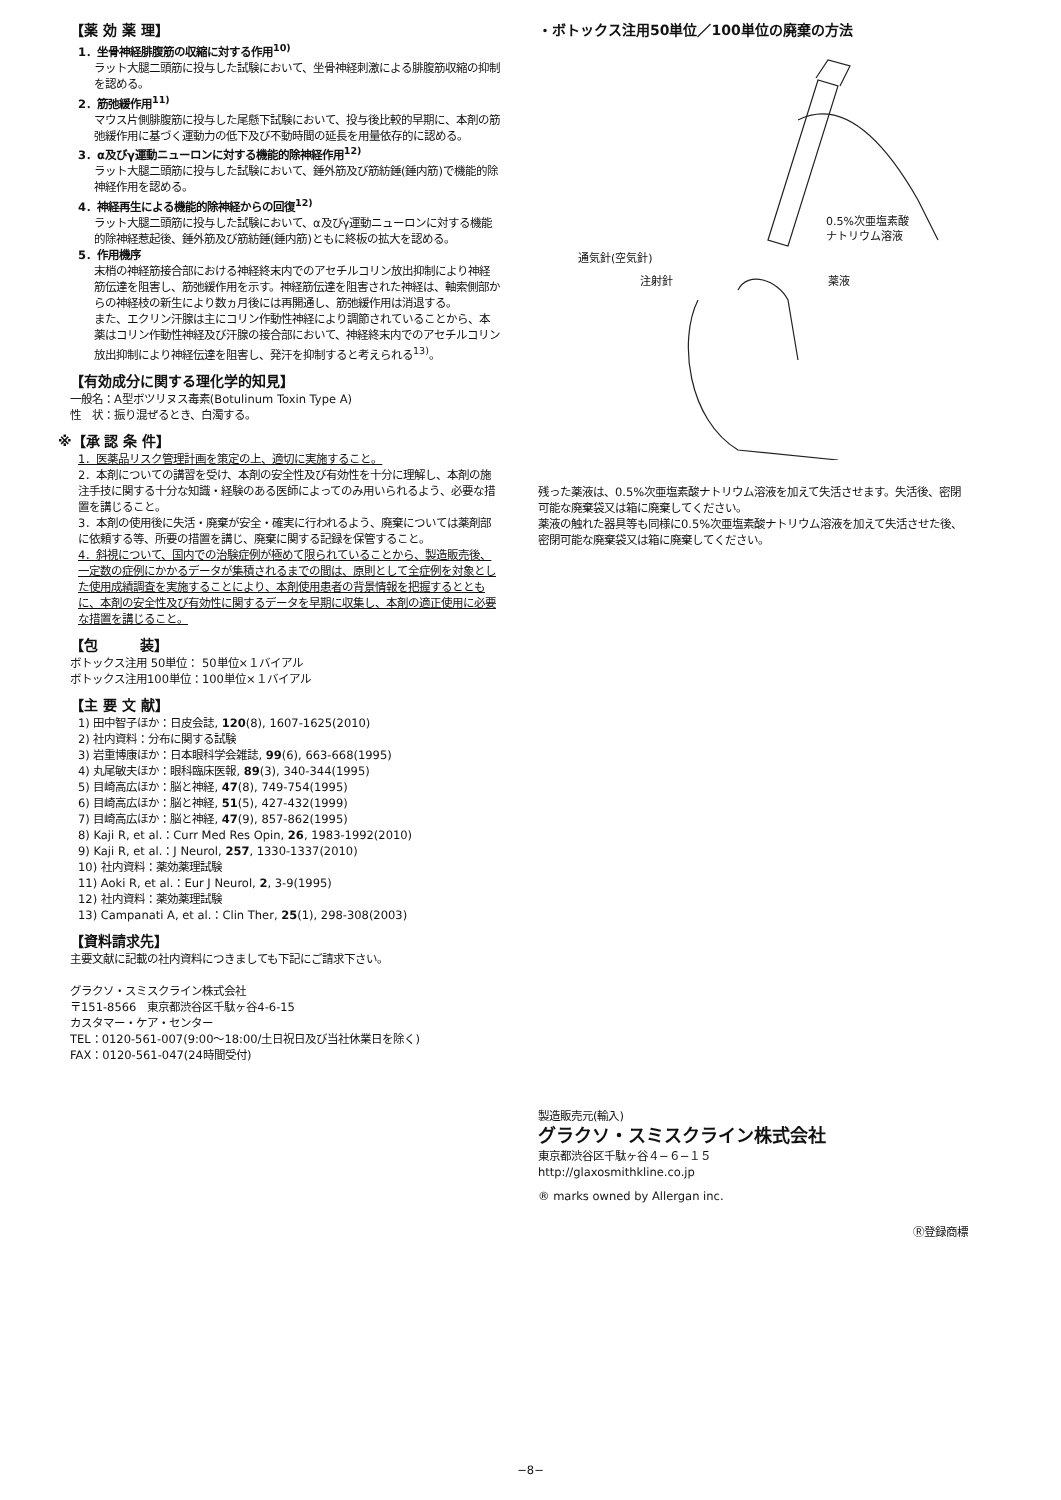【薬 効 薬 理】
1．坐骨神経腓腹筋の収縮に対する作用<sup>10)</sup>
ラット大腿二頭筋に投与した試験において、坐骨神経刺激による腓腹筋収縮の抑制を認める。
2．筋弛緩作用<sup>11)</sup>
マウス片側腓腹筋に投与した尾懸下試験において、投与後比較的早期に、本剤の筋弛緩作用に基づく運動力の低下及び不動時間の延長を用量依存的に認める。
3．α及びγ運動ニューロンに対する機能的除神経作用<sup>12)</sup>
ラット大腿二頭筋に投与した試験において、錘外筋及び筋紡錘(錘内筋)で機能的除神経作用を認める。
4．神経再生による機能的除神経からの回復<sup>12)</sup>
ラット大腿二頭筋に投与した試験において、α及びγ運動ニューロンに対する機能的除神経惹起後、錘外筋及び筋紡錘(錘内筋)ともに終板の拡大を認める。
5．作用機序
末梢の神経筋接合部における神経終末内でのアセチルコリン放出抑制により神経筋伝達を阻害し、筋弛緩作用を示す。神経筋伝達を阻害された神経は、軸索側部からの神経枝の新生により数ヵ月後には再開通し、筋弛緩作用は消退する。
また、エクリン汗腺は主にコリン作動性神経により調節されていることから、本薬はコリン作動性神経及び汗腺の接合部において、神経終末内でのアセチルコリン放出抑制により神経伝達を阻害し、発汗を抑制すると考えられる<sup>13)</sup>。
【有効成分に関する理化学的知見】
一般名：A型ボツリヌス毒素(Botulinum Toxin Type A)
性　状：振り混ぜるとき、白濁する。
※【承 認 条 件】
1．医薬品リスク管理計画を策定の上、適切に実施すること。
2．本剤についての講習を受け、本剤の安全性及び有効性を十分に理解し、本剤の施注手技に関する十分な知識・経験のある医師によってのみ用いられるよう、必要な措置を講じること。
3．本剤の使用後に失活・廃棄が安全・確実に行われるよう、廃棄については薬剤部に依頼する等、所要の措置を講じ、廃棄に関する記録を保管すること。
4．斜視について、国内での治験症例が極めて限られていることから、製造販売後、一定数の症例にかかるデータが集積されるまでの間は、原則として全症例を対象とした使用成績調査を実施することにより、本剤使用患者の背景情報を把握するとともに、本剤の安全性及び有効性に関するデータを早期に収集し、本剤の適正使用に必要な措置を講じること。
【包　　　装】
ボトックス注用 50単位： 50単位×１バイアル
ボトックス注用100単位：100単位×１バイアル
【主 要 文 献】
1) 田中智子ほか：日皮会誌, 120(8), 1607-1625(2010)
2) 社内資料：分布に関する試験
3) 岩重博康ほか：日本眼科学会雑誌, 99(6), 663-668(1995)
4) 丸尾敏夫ほか：眼科臨床医報, 89(3), 340-344(1995)
5) 目崎高広ほか：脳と神経, 47(8), 749-754(1995)
6) 目崎高広ほか：脳と神経, 51(5), 427-432(1999)
7) 目崎高広ほか：脳と神経, 47(9), 857-862(1995)
8) Kaji R, et al.：Curr Med Res Opin, 26, 1983-1992(2010)
9) Kaji R, et al.：J Neurol, 257, 1330-1337(2010)
10) 社内資料：薬効薬理試験
11) Aoki R, et al.：Eur J Neurol, 2, 3-9(1995)
12) 社内資料：薬効薬理試験
13) Campanati A, et al.：Clin Ther, 25(1), 298-308(2003)
【資料請求先】
主要文献に記載の社内資料につきましても下記にご請求下さい。
グラクソ・スミスクライン株式会社
〒151-8566　東京都渋谷区千駄ヶ谷4-6-15
カスタマー・ケア・センター
TEL：0120-561-007(9:00～18:00/土日祝日及び当社休業日を除く)
FAX：0120-561-047(24時間受付)
・ボトックス注用50単位／100単位の廃棄の方法
0.5%次亜塩素酸
ナトリウム溶液
通気針(空気針)
注射針
薬液
残った薬液は、0.5%次亜塩素酸ナトリウム溶液を加えて失活させます。失活後、密閉可能な廃棄袋又は箱に廃棄してください。
薬液の触れた器具等も同様に0.5%次亜塩素酸ナトリウム溶液を加えて失活させた後、密閉可能な廃棄袋又は箱に廃棄してください。
製造販売元(輸入)
グラクソ・スミスクライン株式会社
東京都渋谷区千駄ヶ谷４−６−１５
http://glaxosmithkline.co.jp
® marks owned by Allergan inc.
Ⓡ登録商標
−8−